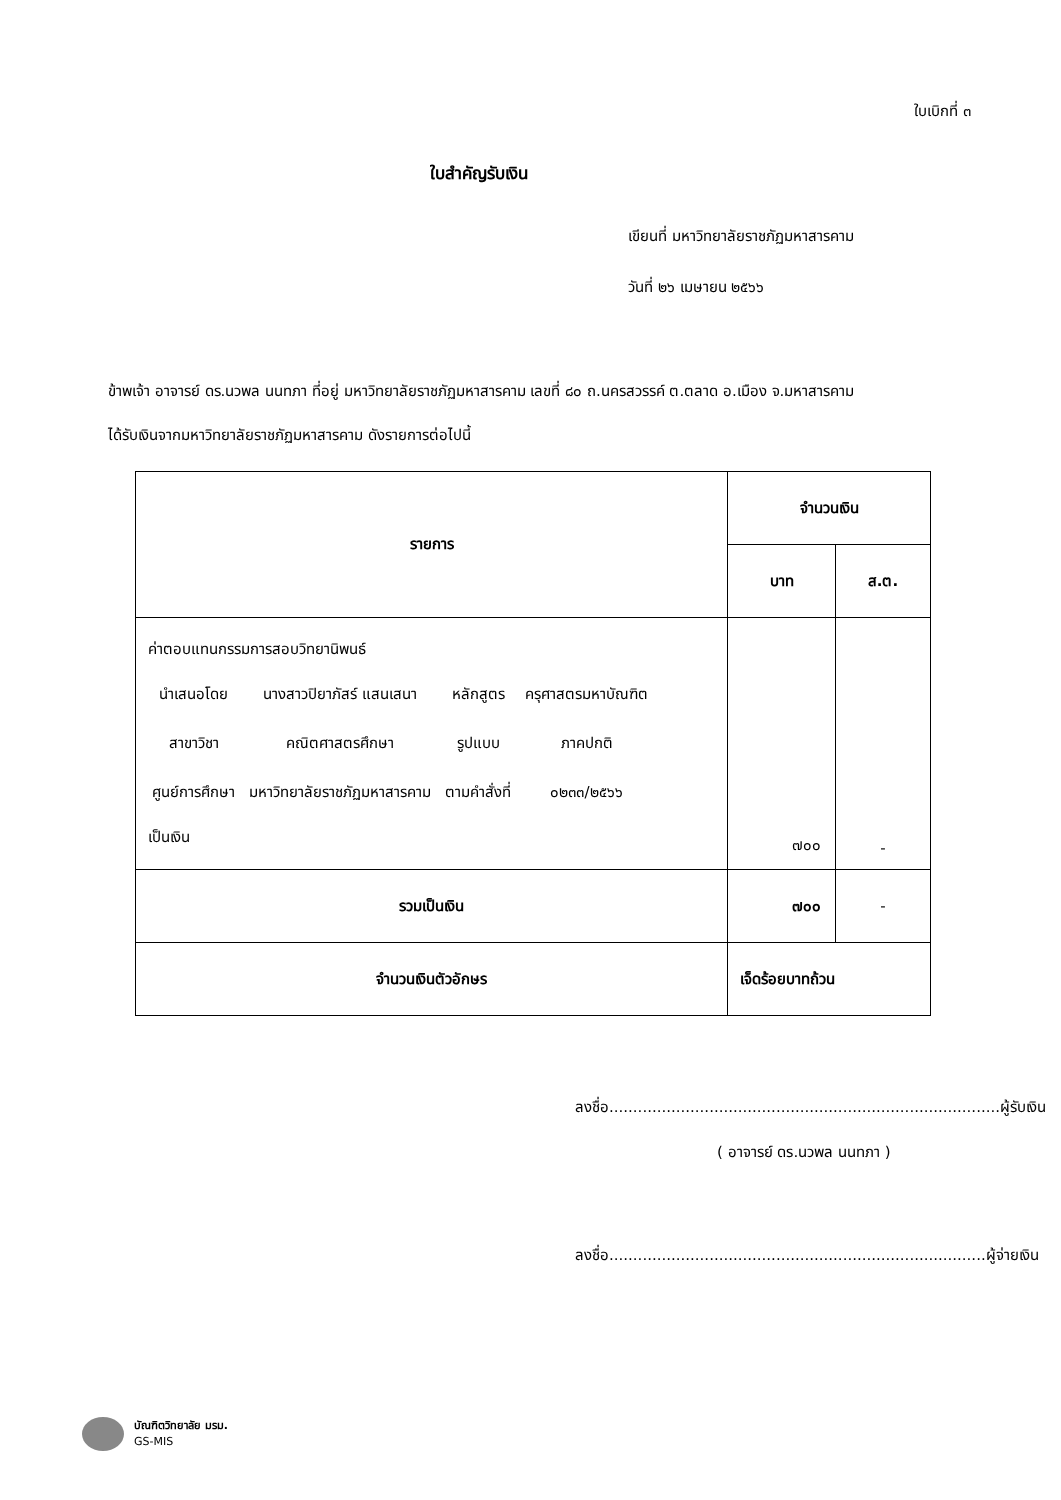ใบเบิกที่ ๓
ใบสำคัญรับเงิน
เขียนที่ มหาวิทยาลัยราชภัฏมหาสารคาม
วันที่ ๒๖ เมษายน ๒๕๖๖
ข้าพเจ้า อาจารย์ ดร.นวพล นนทภา ที่อยู่ มหาวิทยาลัยราชภัฏมหาสารคาม เลขที่ ๘๐ ถ.นครสวรรค์ ต.ตลาด อ.เมือง จ.มหาสารคาม
ได้รับเงินจากมหาวิทยาลัยราชภัฏมหาสารคาม ดังรายการต่อไปนี้
| รายการ | จำนวนเงิน | |
| --- | --- | --- |
| | บาท | ส.ต. |
| ค่าตอบแทนกรรมการสอบวิทยานิพนธ์ / นำเสนอโดย / นางสาวปิยาภัสร์ แสนเสนา / หลักสูตร / ครุศาสตรมหาบัณฑิต / / สาขาวิชา / คณิตศาสตรศึกษา / รูปแบบ / ภาคปกติ / / ศูนย์การศึกษา / มหาวิทยาลัยราชภัฏมหาสารคาม / ตามคำสั่งที่ / ๐๒๓๓/๒๕๖๖ / เป็นเงิน | ๗๐๐ | - |
| รวมเป็นเงิน | ๗๐๐ | - |
| จำนวนเงินตัวอักษร | เจ็ดร้อยบาทถ้วน | |
ลงชื่อ..................................................................................ผู้รับเงิน
( อาจารย์ ดร.นวพล นนทภา )
ลงชื่อ...............................................................................ผู้จ่ายเงิน
บัณฑิตวิทยาลัย มรม.
GS-MIS